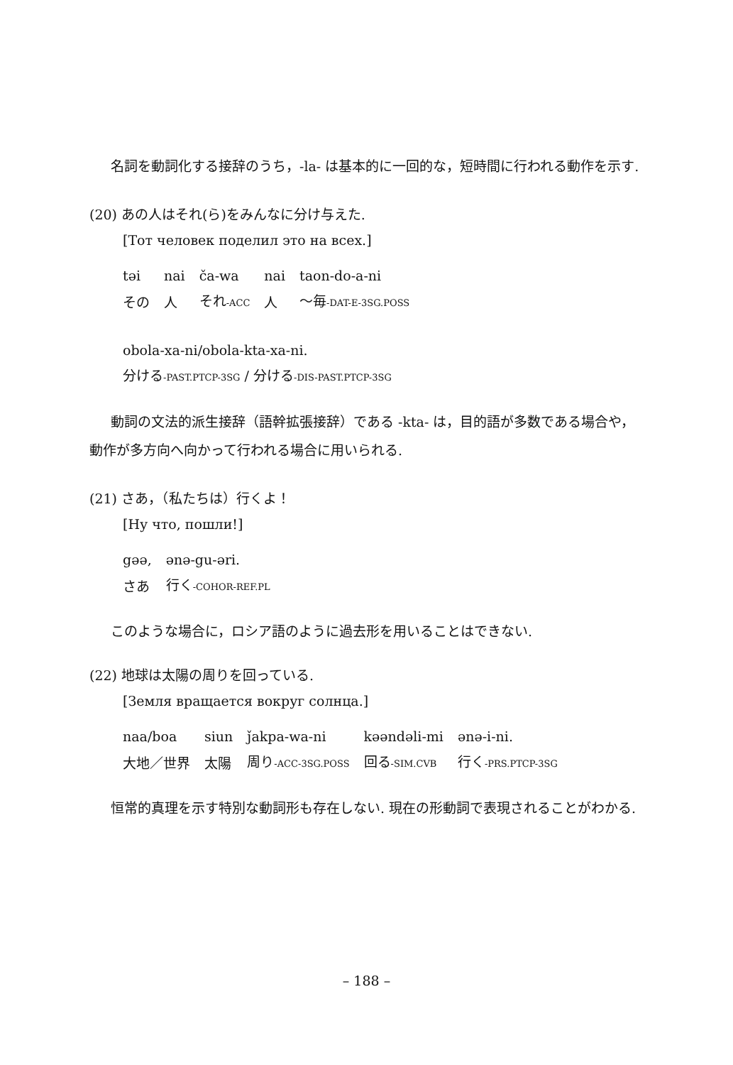名詞を動詞化する接辞のうち，-la- は基本的に一回的な，短時間に行われる動作を示す.
(20) あの人はそれ(ら)をみんなに分け与えた.
[Тот человек поделил это на всех.]
| təi | nai | ča-wa | nai | taon-do-a-ni |
| その | 人 | それ -ACC | 人 | ～毎 -DAT-E-3SG.POSS |
obola-xa-ni/obola-kta-xa-ni.
分ける-PAST.PTCP-3SG / 分ける-DIS-PAST.PTCP-3SG
動詞の文法的派生接辞（語幹拡張接辞）である -kta- は，目的語が多数である場合や，動作が多方向へ向かって行われる場合に用いられる.
(21) さあ，（私たちは）行くよ！
[Ну что, пошли!]
| gəə, | ənə-gu-əri. |
| さあ | 行く -COHOR-REF.PL |
このような場合に，ロシア語のように過去形を用いることはできない.
(22) 地球は太陽の周りを回っている.
[Земля вращается вокруг солнца.]
| naa/boa | siun | ǰakpa-wa-ni | kəəndəli-mi | ənə-i-ni. |
| 大地／世界 | 太陽 | 周り -ACC-3SG.POSS | 回る -SIM.CVB | 行く -PRS.PTCP-3SG |
恒常的真理を示す特別な動詞形も存在しない. 現在の形動詞で表現されることがわかる.
– 188 –